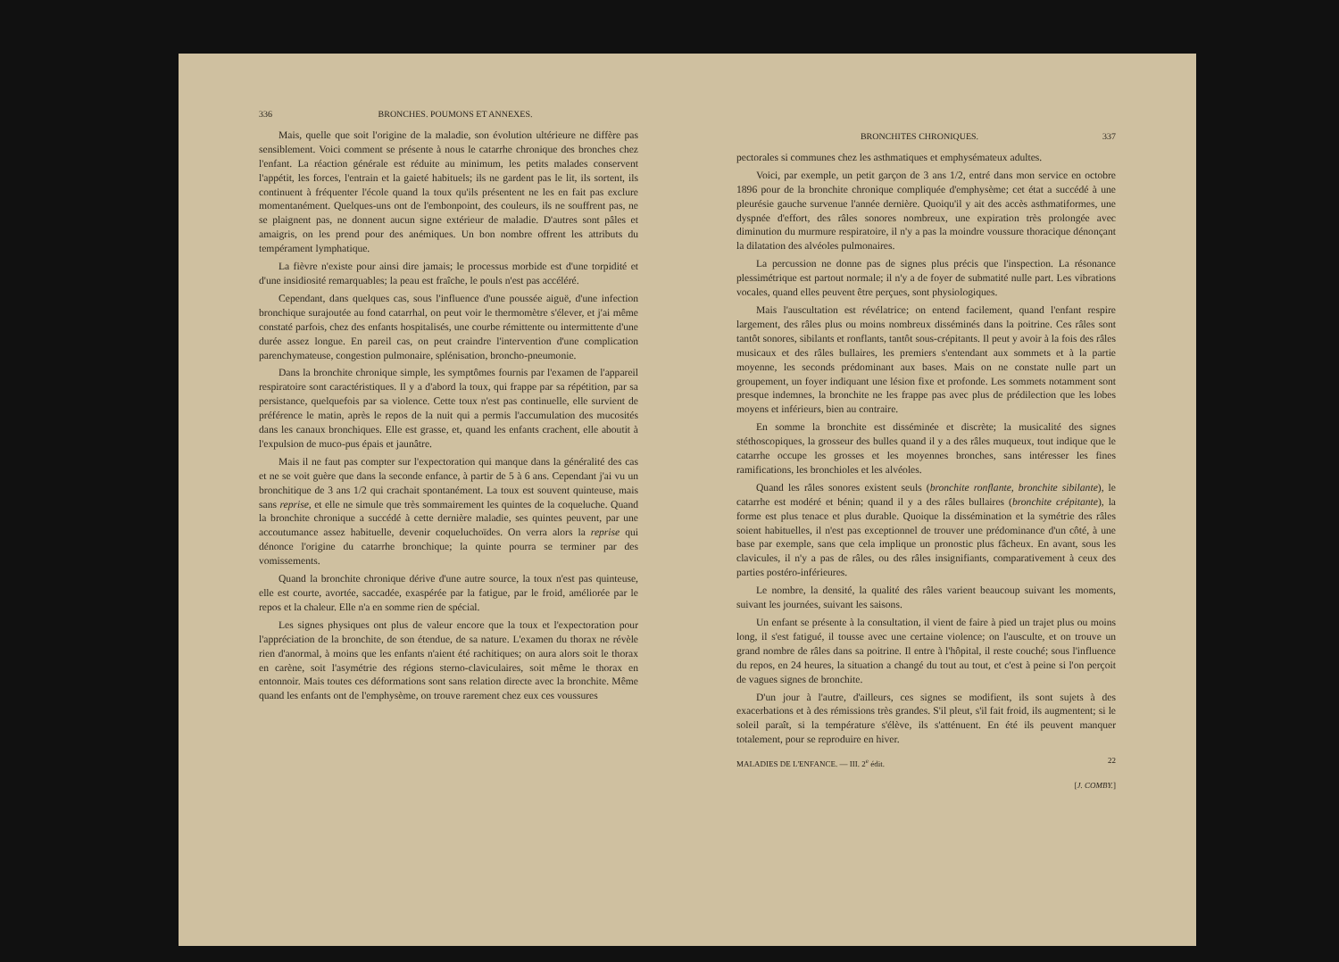336 BRONCHES. POUMONS ET ANNEXES.
Mais, quelle que soit l'origine de la maladie, son évolution ultérieure ne diffère pas sensiblement. Voici comment se présente à nous le catarrhe chronique des bronches chez l'enfant. La réaction générale est réduite au minimum, les petits malades conservent l'appétit, les forces, l'entrain et la gaieté habituels; ils ne gardent pas le lit, ils sortent, ils continuent à fréquenter l'école quand la toux qu'ils présentent ne les en fait pas exclure momentanément. Quelques-uns ont de l'embonpoint, des couleurs, ils ne souffrent pas, ne se plaignent pas, ne donnent aucun signe extérieur de maladie. D'autres sont pâles et amaigris, on les prend pour des anémiques. Un bon nombre offrent les attributs du tempérament lymphatique.
La fièvre n'existe pour ainsi dire jamais; le processus morbide est d'une torpidité et d'une insidiosité remarquables; la peau est fraîche, le pouls n'est pas accéléré.
Cependant, dans quelques cas, sous l'influence d'une poussée aiguë, d'une infection bronchique surajoutée au fond catarrhal, on peut voir le thermomètre s'élever, et j'ai même constaté parfois, chez des enfants hospitalisés, une courbe rémittente ou intermittente d'une durée assez longue. En pareil cas, on peut craindre l'intervention d'une complication parenchymateuse, congestion pulmonaire, splénisation, broncho-pneumonie.
Dans la bronchite chronique simple, les symptômes fournis par l'examen de l'appareil respiratoire sont caractéristiques. Il y a d'abord la toux, qui frappe par sa répétition, par sa persistance, quelquefois par sa violence. Cette toux n'est pas continuelle, elle survient de préférence le matin, après le repos de la nuit qui a permis l'accumulation des mucosités dans les canaux bronchiques. Elle est grasse, et, quand les enfants crachent, elle aboutit à l'expulsion de muco-pus épais et jaunâtre.
Mais il ne faut pas compter sur l'expectoration qui manque dans la généralité des cas et ne se voit guère que dans la seconde enfance, à partir de 5 à 6 ans. Cependant j'ai vu un bronchitique de 3 ans 1/2 qui crachait spontanément. La toux est souvent quinteuse, mais sans reprise, et elle ne simule que très sommairement les quintes de la coqueluche. Quand la bronchite chronique a succédé à cette dernière maladie, ses quintes peuvent, par une accoutumance assez habituelle, devenir coqueluchoïdes. On verra alors la reprise qui dénonce l'origine du catarrhe bronchique; la quinte pourra se terminer par des vomissements.
Quand la bronchite chronique dérive d'une autre source, la toux n'est pas quinteuse, elle est courte, avortée, saccadée, exaspérée par la fatigue, par le froid, améliorée par le repos et la chaleur. Elle n'a en somme rien de spécial.
Les signes physiques ont plus de valeur encore que la toux et l'expectoration pour l'appréciation de la bronchite, de son étendue, de sa nature. L'examen du thorax ne révèle rien d'anormal, à moins que les enfants n'aient été rachitiques; on aura alors soit le thorax en carène, soit l'asymétrie des régions sterno-claviculaires, soit même le thorax en entonnoir. Mais toutes ces déformations sont sans relation directe avec la bronchite. Même quand les enfants ont de l'emphysème, on trouve rarement chez eux ces voussures
BRONCHITES CHRONIQUES. 337
pectorales si communes chez les asthmatiques et emphysémateux adultes.
Voici, par exemple, un petit garçon de 3 ans 1/2, entré dans mon service en octobre 1896 pour de la bronchite chronique compliquée d'emphysème; cet état a succédé à une pleurésie gauche survenue l'année dernière. Quoiqu'il y ait des accès asthmatiformes, une dyspnée d'effort, des râles sonores nombreux, une expiration très prolongée avec diminution du murmure respiratoire, il n'y a pas la moindre voussure thoracique dénonçant la dilatation des alvéoles pulmonaires.
La percussion ne donne pas de signes plus précis que l'inspection. La résonance plessimétrique est partout normale; il n'y a de foyer de submatité nulle part. Les vibrations vocales, quand elles peuvent être perçues, sont physiologiques.
Mais l'auscultation est révélatrice; on entend facilement, quand l'enfant respire largement, des râles plus ou moins nombreux disséminés dans la poitrine. Ces râles sont tantôt sonores, sibilants et ronflants, tantôt sous-crépitants. Il peut y avoir à la fois des râles musicaux et des râles bullaires, les premiers s'entendant aux sommets et à la partie moyenne, les seconds prédominant aux bases. Mais on ne constate nulle part un groupement, un foyer indiquant une lésion fixe et profonde. Les sommets notamment sont presque indemnes, la bronchite ne les frappe pas avec plus de prédilection que les lobes moyens et inférieurs, bien au contraire.
En somme la bronchite est disséminée et discrète; la musicalité des signes stéthoscopiques, la grosseur des bulles quand il y a des râles muqueux, tout indique que le catarrhe occupe les grosses et les moyennes bronches, sans intéresser les fines ramifications, les bronchioles et les alvéoles.
Quand les râles sonores existent seuls (bronchite ronflante, bronchite sibilante), le catarrhe est modéré et bénin; quand il y a des râles bullaires (bronchite crépitante), la forme est plus tenace et plus durable. Quoique la dissémination et la symétrie des râles soient habituelles, il n'est pas exceptionnel de trouver une prédominance d'un côté, à une base par exemple, sans que cela implique un pronostic plus fâcheux. En avant, sous les clavicules, il n'y a pas de râles, ou des râles insignifiants, comparativement à ceux des parties postéro-inférieures.
Le nombre, la densité, la qualité des râles varient beaucoup suivant les moments, suivant les journées, suivant les saisons.
Un enfant se présente à la consultation, il vient de faire à pied un trajet plus ou moins long, il s'est fatigué, il tousse avec une certaine violence; on l'ausculte, et on trouve un grand nombre de râles dans sa poitrine. Il entre à l'hôpital, il reste couché; sous l'influence du repos, en 24 heures, la situation a changé du tout au tout, et c'est à peine si l'on perçoit de vagues signes de bronchite.
D'un jour à l'autre, d'ailleurs, ces signes se modifient, ils sont sujets à des exacerbations et à des rémissions très grandes. S'il pleut, s'il fait froid, ils augmentent; si le soleil paraît, si la température s'élève, ils s'atténuent. En été ils peuvent manquer totalement, pour se reproduire en hiver.
MALADIES DE L'ENFANCE. — III. 2<sup>e</sup> édit. 22
[J. COMBY.]